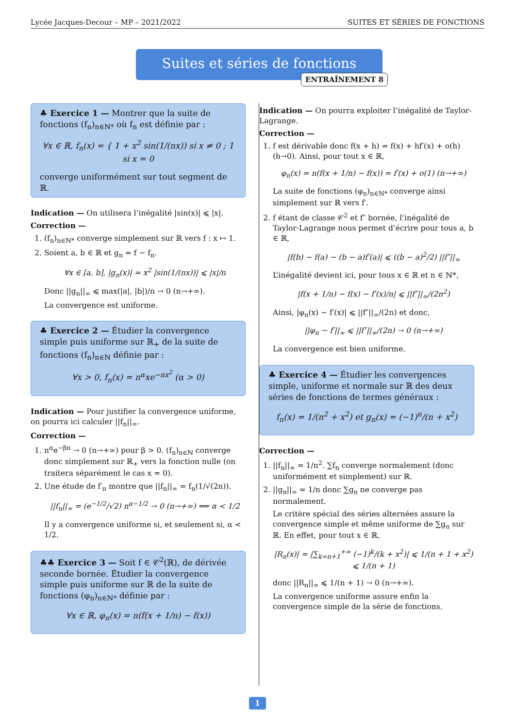Lycée Jacques-Decour – MP – 2021/2022 SUITES ET SÉRIES DE FONCTIONS
Suites et séries de fonctions
ENTRAÎNEMENT 8
♣ Exercice 1 — Montrer que la suite de fonctions (f<sub>n</sub>)<sub>n∈ℕ*</sub> où f<sub>n</sub> est définie par :
∀x ∈ ℝ, f<sub>n</sub>(x) = { 1 + x<sup>2</sup> sin(1/(nx)) si x ≠ 0 ; 1 si x = 0
converge uniformément sur tout segment de ℝ.
Indication — On utilisera l’inégalité |sin(x)| ⩽ |x|.
Correction —
1. (f<sub>n</sub>)<sub>n∈ℕ*</sub> converge simplement sur ℝ vers f : x ↦ 1.
2. Soient a, b ∈ ℝ et g<sub>n</sub> = f − f<sub>n</sub>.
∀x ∈ [a, b], |g<sub>n</sub>(x)| = x<sup>2</sup> |sin(1/(nx))| ⩽ |x|/n
Donc ||g<sub>n</sub>||<sub>∞</sub> ⩽ max(|a|, |b|)/n → 0 (n→+∞).
La convergence est uniforme.
♣ Exercice 2 — Étudier la convergence simple puis uniforme sur ℝ<sub>+</sub> de la suite de fonctions (f<sub>n</sub>)<sub>n∈ℕ</sub> définie par :
∀x > 0, f<sub>n</sub>(x) = n<sup>α</sup>xe<sup>−nx<sup>2</sup></sup> (α > 0)
Indication — Pour justifier la convergence uniforme, on pourra ici calculer ||f<sub>n</sub>||<sub>∞</sub>.
Correction —
1. n<sup>α</sup>e<sup>−βn</sup> → 0 (n→+∞) pour β > 0. (f<sub>n</sub>)<sub>n∈ℕ</sub> converge donc simplement sur ℝ<sub>+</sub> vers la fonction nulle (on traitera séparément le cas x = 0).
2. Une étude de f′<sub>n</sub> montre que ||f<sub>n</sub>||<sub>∞</sub> = f<sub>n</sub>(1/√(2n)).
||f<sub>n</sub>||<sub>∞</sub> = (e<sup>−1/2</sup>/√2) n<sup>α−1/2</sup> → 0 (n→+∞) ⟺ α < 1/2
Il y a convergence uniforme si, et seulement si, α < 1/2.
♣♣ Exercice 3 — Soit f ∈ 𝒞<sup>2</sup>(ℝ), de dérivée seconde bornée. Étudier la convergence simple puis uniforme sur ℝ de la suite de fonctions (φ<sub>n</sub>)<sub>n∈ℕ*</sub> définie par :
∀x ∈ ℝ, φ<sub>n</sub>(x) = n(f(x + 1/n) − f(x))
Indication — On pourra exploiter l’inégalité de Taylor-Lagrange.
Correction —
1. f est dérivable donc f(x + h) = f(x) + hf′(x) + o(h) (h→0). Ainsi, pour tout x ∈ ℝ,
φ<sub>n</sub>(x) = n(f(x + 1/n) − f(x)) = f′(x) + o(1) (n→+∞)
La suite de fonctions (φ<sub>n</sub>)<sub>n∈ℕ*</sub> converge ainsi simplement sur ℝ vers f′.
2. f étant de classe 𝒞<sup>2</sup> et f″ bornée, l’inégalité de Taylor-Lagrange nous permet d’écrire pour tous a, b ∈ ℝ,
|f(b) − f(a) − (b − a)f′(a)| ⩽ ((b − a)<sup>2</sup>/2) ||f″||<sub>∞</sub>
L’inégalité devient ici, pour tous x ∈ ℝ et n ∈ ℕ*,
|f(x + 1/n) − f(x) − f′(x)/n| ⩽ ||f″||<sub>∞</sub>/(2n<sup>2</sup>)
Ainsi, |φ<sub>n</sub>(x) − f′(x)| ⩽ ||f″||<sub>∞</sub>/(2n) et donc,
||φ<sub>n</sub> − f′||<sub>∞</sub> ⩽ ||f″||<sub>∞</sub>/(2n) → 0 (n→+∞)
La convergence est bien uniforme.
♣ Exercice 4 — Étudier les convergences simple, uniforme et normale sur ℝ des deux séries de fonctions de termes généraux :
f<sub>n</sub>(x) = 1/(n<sup>2</sup> + x<sup>2</sup>) et g<sub>n</sub>(x) = (−1)<sup>n</sup>/(n + x<sup>2</sup>)
Correction —
1. ||f<sub>n</sub>||<sub>∞</sub> = 1/n<sup>2</sup>. ∑f<sub>n</sub> converge normalement (donc uniformément et simplement) sur ℝ.
2. ||g<sub>n</sub>||<sub>∞</sub> = 1/n donc ∑g<sub>n</sub> ne converge pas normalement.
Le critère spécial des séries alternées assure la convergence simple et même uniforme de ∑g<sub>n</sub> sur ℝ. En effet, pour tout x ∈ ℝ,
|R<sub>n</sub>(x)| = |∑<sub>k=n+1</sub><sup>+∞</sup> (−1)<sup>k</sup>/(k + x<sup>2</sup>)| ⩽ 1/(n + 1 + x<sup>2</sup>) ⩽ 1/(n + 1)
donc ||R<sub>n</sub>||<sub>∞</sub> ⩽ 1/(n + 1) → 0 (n→+∞).
La convergence uniforme assure enfin la convergence simple de la série de fonctions.
1